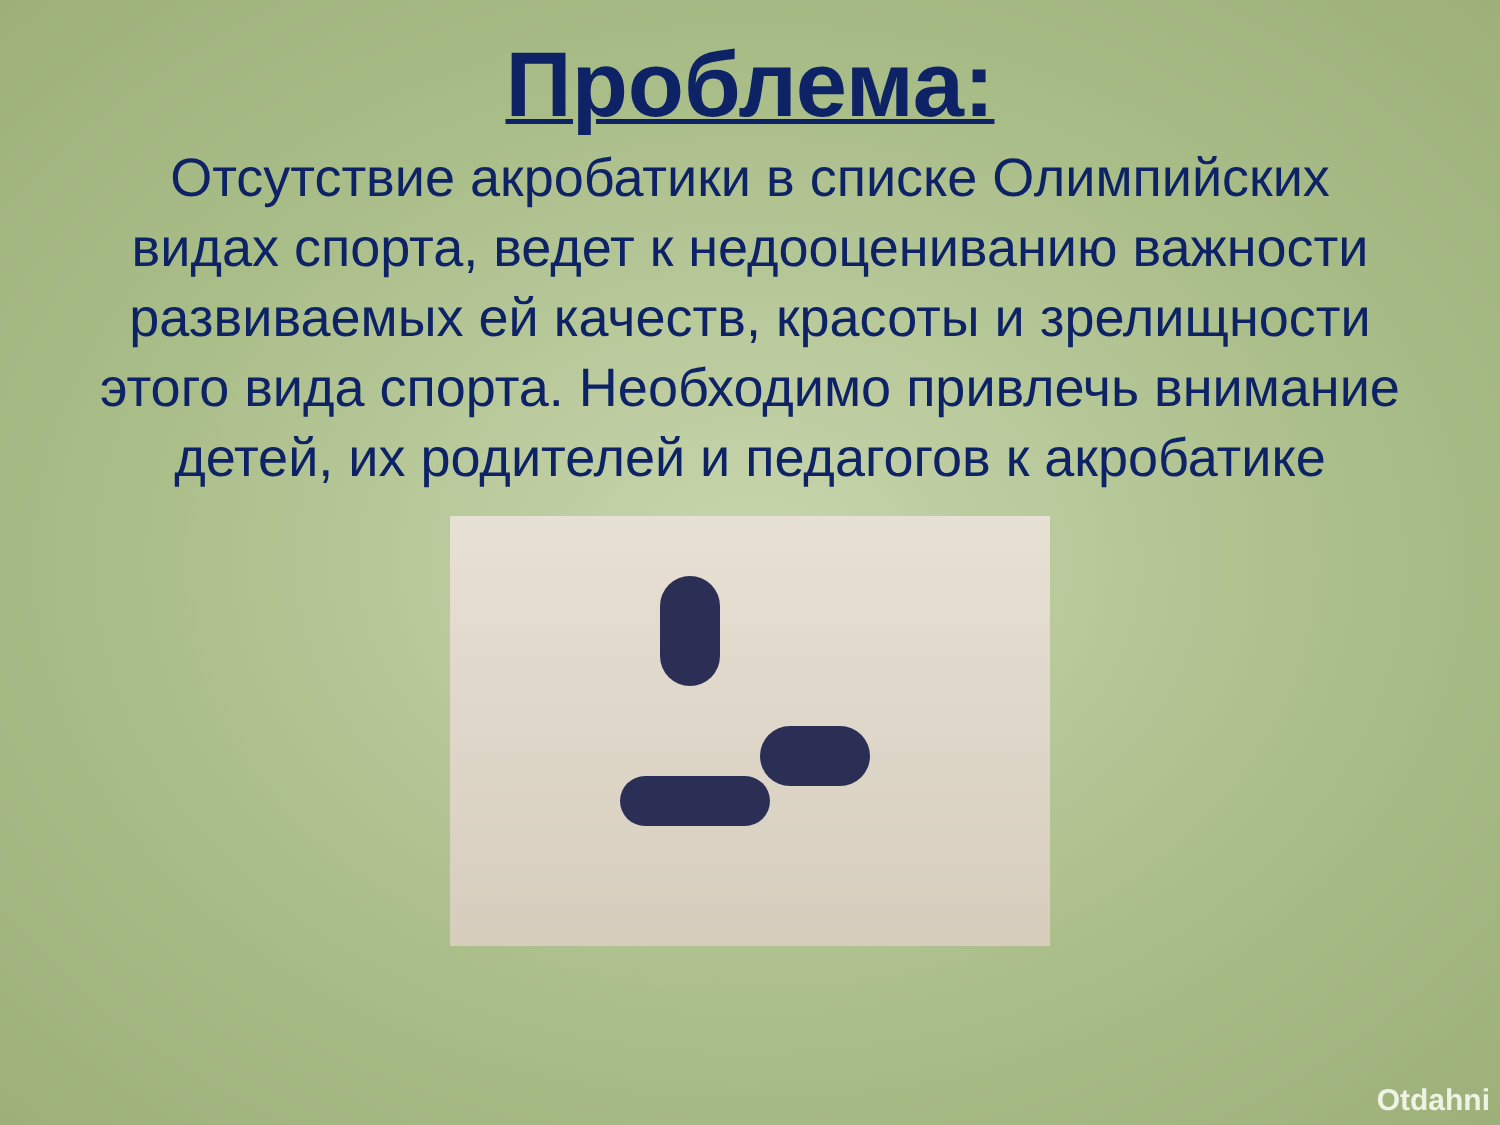Проблема:
Отсутствие акробатики в списке Олимпийских видах спорта, ведет к недооцениванию важности развиваемых ей качеств, красоты и зрелищности этого вида спорта. Необходимо привлечь внимание детей, их родителей и педагогов к акробатике
Otdahni